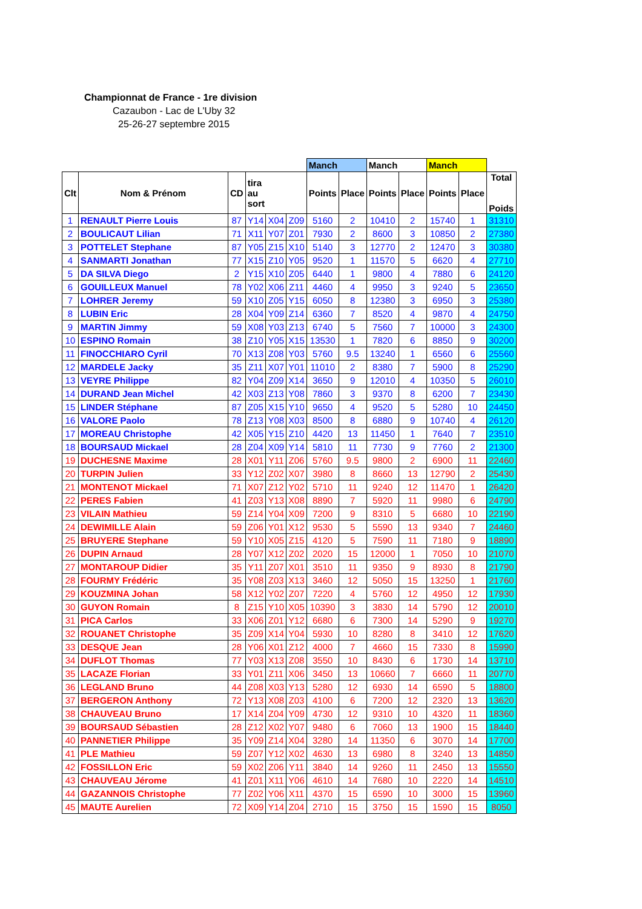Championnat de France - 1re division
Cazaubon - Lac de L'Uby 32
25-26-27 septembre 2015
| | | | | | | Manch | | Manch | | Manch | | |
| --- | --- | --- | --- | --- | --- | --- | --- | --- | --- | --- | --- | --- |
| Clt | Nom & Prénom | CD | tira au sort | | | Points | Place | Points | Place | Points | Place | Total Poids |
| 1 | RENAULT Pierre Louis | 87 | Y14 | X04 | Z09 | 5160 | 2 | 10410 | 2 | 15740 | 1 | 31310 |
| 2 | BOULICAUT Lilian | 71 | X11 | Y07 | Z01 | 7930 | 2 | 8600 | 3 | 10850 | 2 | 27380 |
| 3 | POTTELET Stephane | 87 | Y05 | Z15 | X10 | 5140 | 3 | 12770 | 2 | 12470 | 3 | 30380 |
| 4 | SANMARTI Jonathan | 77 | X15 | Z10 | Y05 | 9520 | 1 | 11570 | 5 | 6620 | 4 | 27710 |
| 5 | DA SILVA Diego | 2 | Y15 | X10 | Z05 | 6440 | 1 | 9800 | 4 | 7880 | 6 | 24120 |
| 6 | GOUILLEUX Manuel | 78 | Y02 | X06 | Z11 | 4460 | 4 | 9950 | 3 | 9240 | 5 | 23650 |
| 7 | LOHRER Jeremy | 59 | X10 | Z05 | Y15 | 6050 | 8 | 12380 | 3 | 6950 | 3 | 25380 |
| 8 | LUBIN Eric | 28 | X04 | Y09 | Z14 | 6360 | 7 | 8520 | 4 | 9870 | 4 | 24750 |
| 9 | MARTIN Jimmy | 59 | X08 | Y03 | Z13 | 6740 | 5 | 7560 | 7 | 10000 | 3 | 24300 |
| 10 | ESPINO Romain | 38 | Z10 | Y05 | X15 | 13530 | 1 | 7820 | 6 | 8850 | 9 | 30200 |
| 11 | FINOCCHIARO Cyril | 70 | X13 | Z08 | Y03 | 5760 | 9.5 | 13240 | 1 | 6560 | 6 | 25560 |
| 12 | MARDELE Jacky | 35 | Z11 | X07 | Y01 | 11010 | 2 | 8380 | 7 | 5900 | 8 | 25290 |
| 13 | VEYRE Philippe | 82 | Y04 | Z09 | X14 | 3650 | 9 | 12010 | 4 | 10350 | 5 | 26010 |
| 14 | DURAND Jean Michel | 42 | X03 | Z13 | Y08 | 7860 | 3 | 9370 | 8 | 6200 | 7 | 23430 |
| 15 | LINDER Stéphane | 87 | Z05 | X15 | Y10 | 9650 | 4 | 9520 | 5 | 5280 | 10 | 24450 |
| 16 | VALORE Paolo | 78 | Z13 | Y08 | X03 | 8500 | 8 | 6880 | 9 | 10740 | 4 | 26120 |
| 17 | MOREAU Christophe | 42 | X05 | Y15 | Z10 | 4420 | 13 | 11450 | 1 | 7640 | 7 | 23510 |
| 18 | BOURSAUD Mickael | 28 | Z04 | X09 | Y14 | 5810 | 11 | 7730 | 9 | 7760 | 2 | 21300 |
| 19 | DUCHESNE Maxime | 28 | X01 | Y11 | Z06 | 5760 | 9.5 | 9800 | 2 | 6900 | 11 | 22460 |
| 20 | TURPIN Julien | 33 | Y12 | Z02 | X07 | 3980 | 8 | 8660 | 13 | 12790 | 2 | 25430 |
| 21 | MONTENOT Mickael | 71 | X07 | Z12 | Y02 | 5710 | 11 | 9240 | 12 | 11470 | 1 | 26420 |
| 22 | PERES Fabien | 41 | Z03 | Y13 | X08 | 8890 | 7 | 5920 | 11 | 9980 | 6 | 24790 |
| 23 | VILAIN Mathieu | 59 | Z14 | Y04 | X09 | 7200 | 9 | 8310 | 5 | 6680 | 10 | 22190 |
| 24 | DEWIMILLE Alain | 59 | Z06 | Y01 | X12 | 9530 | 5 | 5590 | 13 | 9340 | 7 | 24460 |
| 25 | BRUYERE Stephane | 59 | Y10 | X05 | Z15 | 4120 | 5 | 7590 | 11 | 7180 | 9 | 18890 |
| 26 | DUPIN Arnaud | 28 | Y07 | X12 | Z02 | 2020 | 15 | 12000 | 1 | 7050 | 10 | 21070 |
| 27 | MONTAROUP Didier | 35 | Y11 | Z07 | X01 | 3510 | 11 | 9350 | 9 | 8930 | 8 | 21790 |
| 28 | FOURMY Frédéric | 35 | Y08 | Z03 | X13 | 3460 | 12 | 5050 | 15 | 13250 | 1 | 21760 |
| 29 | KOUZMINA Johan | 58 | X12 | Y02 | Z07 | 7220 | 4 | 5760 | 12 | 4950 | 12 | 17930 |
| 30 | GUYON Romain | 8 | Z15 | Y10 | X05 | 10390 | 3 | 3830 | 14 | 5790 | 12 | 20010 |
| 31 | PICA Carlos | 33 | X06 | Z01 | Y12 | 6680 | 6 | 7300 | 14 | 5290 | 9 | 19270 |
| 32 | ROUANET Christophe | 35 | Z09 | X14 | Y04 | 5930 | 10 | 8280 | 8 | 3410 | 12 | 17620 |
| 33 | DESQUE Jean | 28 | Y06 | X01 | Z12 | 4000 | 7 | 4660 | 15 | 7330 | 8 | 15990 |
| 34 | DUFLOT Thomas | 77 | Y03 | X13 | Z08 | 3550 | 10 | 8430 | 6 | 1730 | 14 | 13710 |
| 35 | LACAZE Florian | 33 | Y01 | Z11 | X06 | 3450 | 13 | 10660 | 7 | 6660 | 11 | 20770 |
| 36 | LEGLAND Bruno | 44 | Z08 | X03 | Y13 | 5280 | 12 | 6930 | 14 | 6590 | 5 | 18800 |
| 37 | BERGERON Anthony | 72 | Y13 | X08 | Z03 | 4100 | 6 | 7200 | 12 | 2320 | 13 | 13620 |
| 38 | CHAUVEAU Bruno | 17 | X14 | Z04 | Y09 | 4730 | 12 | 9310 | 10 | 4320 | 11 | 18360 |
| 39 | BOURSAUD Sébastien | 28 | Z12 | X02 | Y07 | 9480 | 6 | 7060 | 13 | 1900 | 15 | 18440 |
| 40 | PANNETIER Philippe | 35 | Y09 | Z14 | X04 | 3280 | 14 | 11350 | 6 | 3070 | 14 | 17700 |
| 41 | PLE Mathieu | 59 | Z07 | Y12 | X02 | 4630 | 13 | 6980 | 8 | 3240 | 13 | 14850 |
| 42 | FOSSILLON Eric | 59 | X02 | Z06 | Y11 | 3840 | 14 | 9260 | 11 | 2450 | 13 | 15550 |
| 43 | CHAUVEAU Jérome | 41 | Z01 | X11 | Y06 | 4610 | 14 | 7680 | 10 | 2220 | 14 | 14510 |
| 44 | GAZANNOIS Christophe | 77 | Z02 | Y06 | X11 | 4370 | 15 | 6590 | 10 | 3000 | 15 | 13960 |
| 45 | MAUTE Aurelien | 72 | X09 | Y14 | Z04 | 2710 | 15 | 3750 | 15 | 1590 | 15 | 8050 |